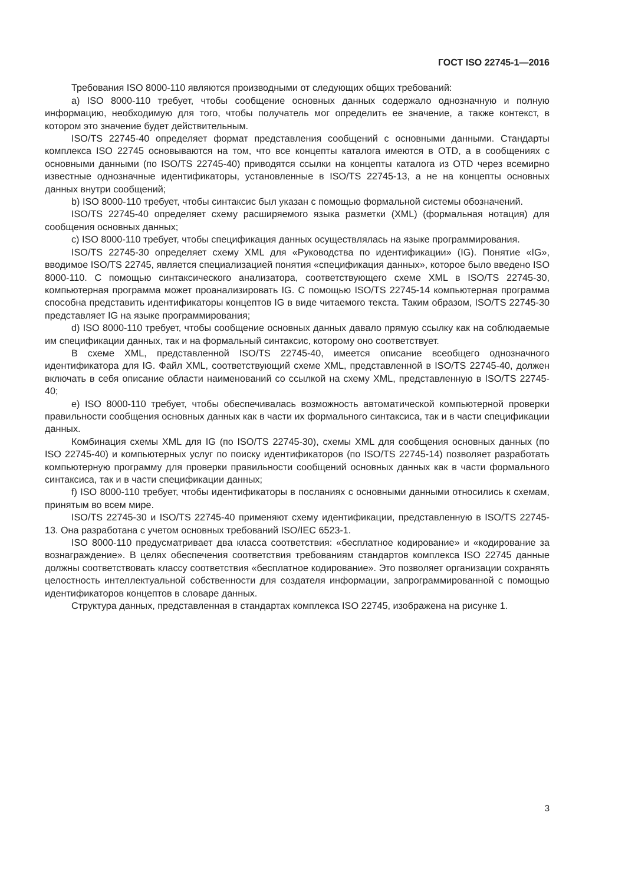ГОСТ ISO 22745-1—2016
Требования ISO 8000-110 являются производными от следующих общих требований:
a) ISO 8000-110 требует, чтобы сообщение основных данных содержало однозначную и полную информацию, необходимую для того, чтобы получатель мог определить ее значение, а также контекст, в котором это значение будет действительным.
ISO/TS 22745-40 определяет формат представления сообщений с основными данными. Стандарты комплекса ISO 22745 основываются на том, что все концепты каталога имеются в OTD, а в сообщениях с основными данными (по ISO/TS 22745-40) приводятся ссылки на концепты каталога из OTD через всемирно известные однозначные идентификаторы, установленные в ISO/TS 22745-13, а не на концепты основных данных внутри сообщений;
b) ISO 8000-110 требует, чтобы синтаксис был указан с помощью формальной системы обозначений.
ISO/TS 22745-40 определяет схему расширяемого языка разметки (XML) (формальная нотация) для сообщения основных данных;
c) ISO 8000-110 требует, чтобы спецификация данных осуществлялась на языке программирования.
ISO/TS 22745-30 определяет схему XML для «Руководства по идентификации» (IG). Понятие «IG», вводимое ISO/TS 22745, является специализацией понятия «спецификация данных», которое было введено ISO 8000-110. С помощью синтаксического анализатора, соответствующего схеме XML в ISO/TS 22745-30, компьютерная программа может проанализировать IG. С помощью ISO/TS 22745-14 компьютерная программа способна представить идентификаторы концептов IG в виде читаемого текста. Таким образом, ISO/TS 22745-30 представляет IG на языке программирования;
d) ISO 8000-110 требует, чтобы сообщение основных данных давало прямую ссылку как на соблюдаемые им спецификации данных, так и на формальный синтаксис, которому оно соответствует.
В схеме XML, представленной ISO/TS 22745-40, имеется описание всеобщего однозначного идентификатора для IG. Файл XML, соответствующий схеме XML, представленной в ISO/TS 22745-40, должен включать в себя описание области наименований со ссылкой на схему XML, представленную в ISO/TS 22745-40;
e) ISO 8000-110 требует, чтобы обеспечивалась возможность автоматической компьютерной проверки правильности сообщения основных данных как в части их формального синтаксиса, так и в части спецификации данных.
Комбинация схемы XML для IG (по ISO/TS 22745-30), схемы XML для сообщения основных данных (по ISO 22745-40) и компьютерных услуг по поиску идентификаторов (по ISO/TS 22745-14) позволяет разработать компьютерную программу для проверки правильности сообщений основных данных как в части формального синтаксиса, так и в части спецификации данных;
f) ISO 8000-110 требует, чтобы идентификаторы в посланиях с основными данными относились к схемам, принятым во всем мире.
ISO/TS 22745-30 и ISO/TS 22745-40 применяют схему идентификации, представленную в ISO/TS 22745-13. Она разработана с учетом основных требований ISO/IEC 6523-1.
ISO 8000-110 предусматривает два класса соответствия: «бесплатное кодирование» и «кодирование за вознаграждение». В целях обеспечения соответствия требованиям стандартов комплекса ISO 22745 данные должны соответствовать классу соответствия «бесплатное кодирование». Это позволяет организации сохранять целостность интеллектуальной собственности для создателя информации, запрограммированной с помощью идентификаторов концептов в словаре данных.
Структура данных, представленная в стандартах комплекса ISO 22745, изображена на рисунке 1.
3